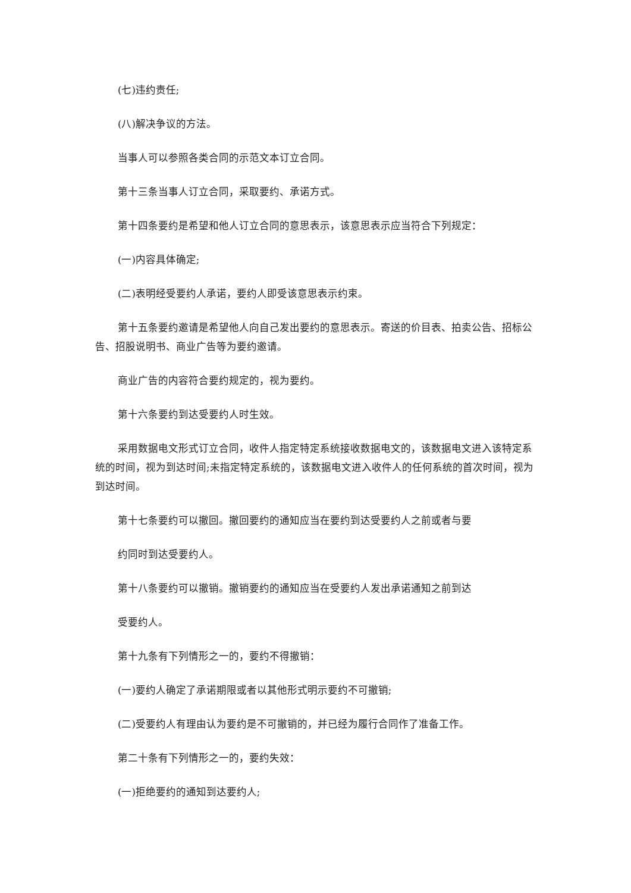(七)违约责任;
(八)解决争议的方法。
当事人可以参照各类合同的示范文本订立合同。
第十三条当事人订立合同，采取要约、承诺方式。
第十四条要约是希望和他人订立合同的意思表示，该意思表示应当符合下列规定：
(一)内容具体确定;
(二)表明经受要约人承诺，要约人即受该意思表示约束。
第十五条要约邀请是希望他人向自己发出要约的意思表示。寄送的价目表、拍卖公告、招标公告、招股说明书、商业广告等为要约邀请。
商业广告的内容符合要约规定的，视为要约。
第十六条要约到达受要约人时生效。
采用数据电文形式订立合同，收件人指定特定系统接收数据电文的，该数据电文进入该特定系统的时间，视为到达时间;未指定特定系统的，该数据电文进入收件人的任何系统的首次时间，视为到达时间。
第十七条要约可以撤回。撤回要约的通知应当在要约到达受要约人之前或者与要
约同时到达受要约人。
第十八条要约可以撤销。撤销要约的通知应当在受要约人发出承诺通知之前到达
受要约人。
第十九条有下列情形之一的，要约不得撤销：
(一)要约人确定了承诺期限或者以其他形式明示要约不可撤销;
(二)受要约人有理由认为要约是不可撤销的，并已经为履行合同作了准备工作。
第二十条有下列情形之一的，要约失效：
(一)拒绝要约的通知到达要约人;